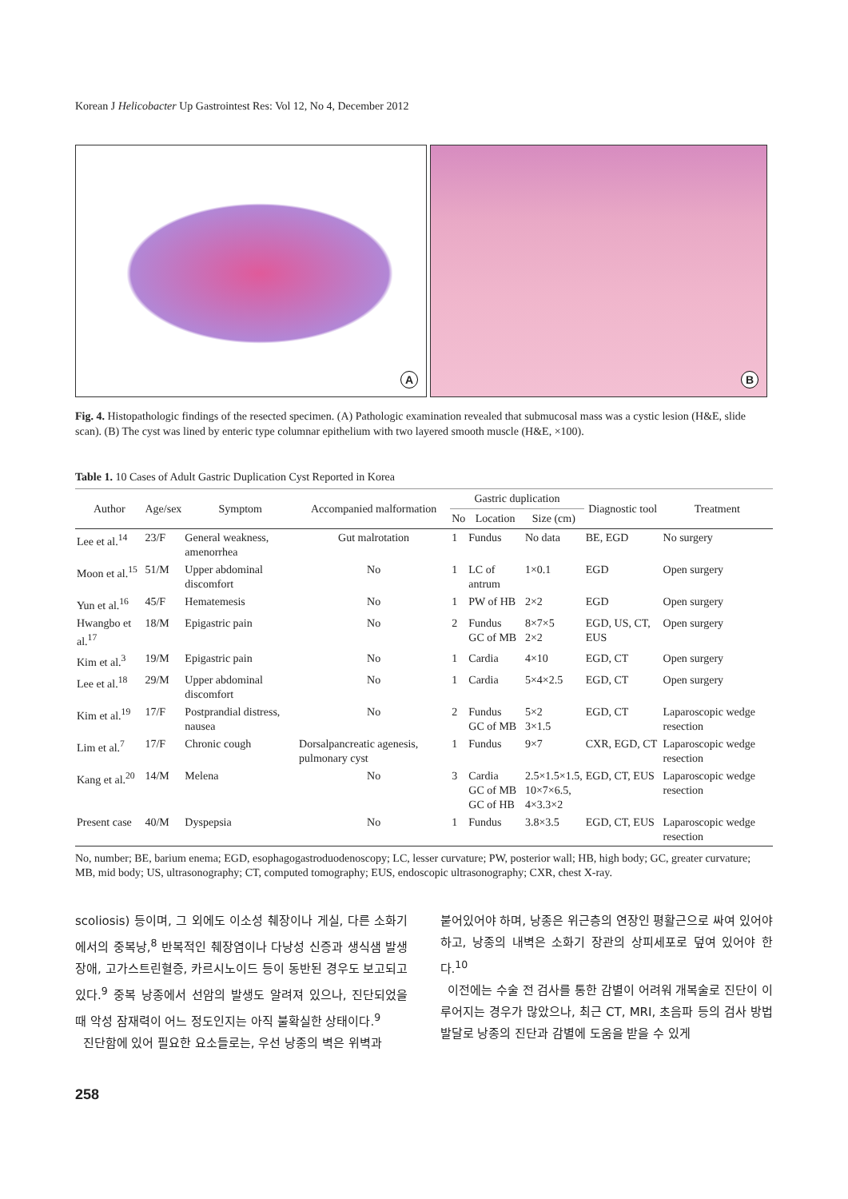Korean J Helicobacter Up Gastrointest Res: Vol 12, No 4, December 2012
A
B
Fig. 4. Histopathologic findings of the resected specimen. (A) Pathologic examination revealed that submucosal mass was a cystic lesion (H&E, slide scan). (B) The cyst was lined by enteric type columnar epithelium with two layered smooth muscle (H&E, ×100).
Table 1. 10 Cases of Adult Gastric Duplication Cyst Reported in Korea
| Author | Age/sex | Symptom | Accompanied malformation | Gastric duplication | | | Diagnostic tool | Treatment |
| --- | --- | --- | --- | --- | --- | --- | --- | --- |
| | | | | No | Location | Size (cm) | | |
| Lee et al.<sup>14</sup> | 23/F | General weakness, amenorrhea | Gut malrotation | 1 | Fundus | No data | BE, EGD | No surgery |
| Moon et al.<sup>15</sup> | 51/M | Upper abdominal discomfort | No | 1 | LC of antrum | 1×0.1 | EGD | Open surgery |
| Yun et al.<sup>16</sup> | 45/F | Hematemesis | No | 1 | PW of HB | 2×2 | EGD | Open surgery |
| Hwangbo et al.<sup>17</sup> | 18/M | Epigastric pain | No | 2 | Fundus GC of MB | 8×7×5 2×2 | EGD, US, CT, EUS | Open surgery |
| Kim et al.<sup>3</sup> | 19/M | Epigastric pain | No | 1 | Cardia | 4×10 | EGD, CT | Open surgery |
| Lee et al.<sup>18</sup> | 29/M | Upper abdominal discomfort | No | 1 | Cardia | 5×4×2.5 | EGD, CT | Open surgery |
| Kim et al.<sup>19</sup> | 17/F | Postprandial distress, nausea | No | 2 | Fundus GC of MB | 5×2 3×1.5 | EGD, CT | Laparoscopic wedge resection |
| Lim et al.<sup>7</sup> | 17/F | Chronic cough | Dorsalpancreatic agenesis, pulmonary cyst | 1 | Fundus | 9×7 | CXR, EGD, CT | Laparoscopic wedge resection |
| Kang et al.<sup>20</sup> | 14/M | Melena | No | 3 | Cardia GC of MB GC of HB | 2.5×1.5×1.5, 10×7×6.5, 4×3.3×2 | EGD, CT, EUS | Laparoscopic wedge resection |
| Present case | 40/M | Dyspepsia | No | 1 | Fundus | 3.8×3.5 | EGD, CT, EUS | Laparoscopic wedge resection |
No, number; BE, barium enema; EGD, esophagogastroduodenoscopy; LC, lesser curvature; PW, posterior wall; HB, high body; GC, greater curvature; MB, mid body; US, ultrasonography; CT, computed tomography; EUS, endoscopic ultrasonography; CXR, chest X-ray.
scoliosis) 등이며, 그 외에도 이소성 췌장이나 게실, 다른 소화기에서의 중복낭,<sup>8</sup> 반복적인 췌장염이나 다낭성 신증과 생식샘 발생장애, 고가스트린혈증, 카르시노이드 등이 동반된 경우도 보고되고 있다.<sup>9</sup> 중복 낭종에서 선암의 발생도 알려져 있으나, 진단되었을 때 악성 잠재력이 어느 정도인지는 아직 불확실한 상태이다.<sup>9</sup>
진단함에 있어 필요한 요소들로는, 우선 낭종의 벽은 위벽과
붙어있어야 하며, 낭종은 위근층의 연장인 평활근으로 싸여 있어야 하고, 낭종의 내벽은 소화기 장관의 상피세포로 덮여 있어야 한다.<sup>10</sup>
이전에는 수술 전 검사를 통한 감별이 어려워 개복술로 진단이 이루어지는 경우가 많았으나, 최근 CT, MRI, 초음파 등의 검사 방법 발달로 낭종의 진단과 감별에 도움을 받을 수 있게
258